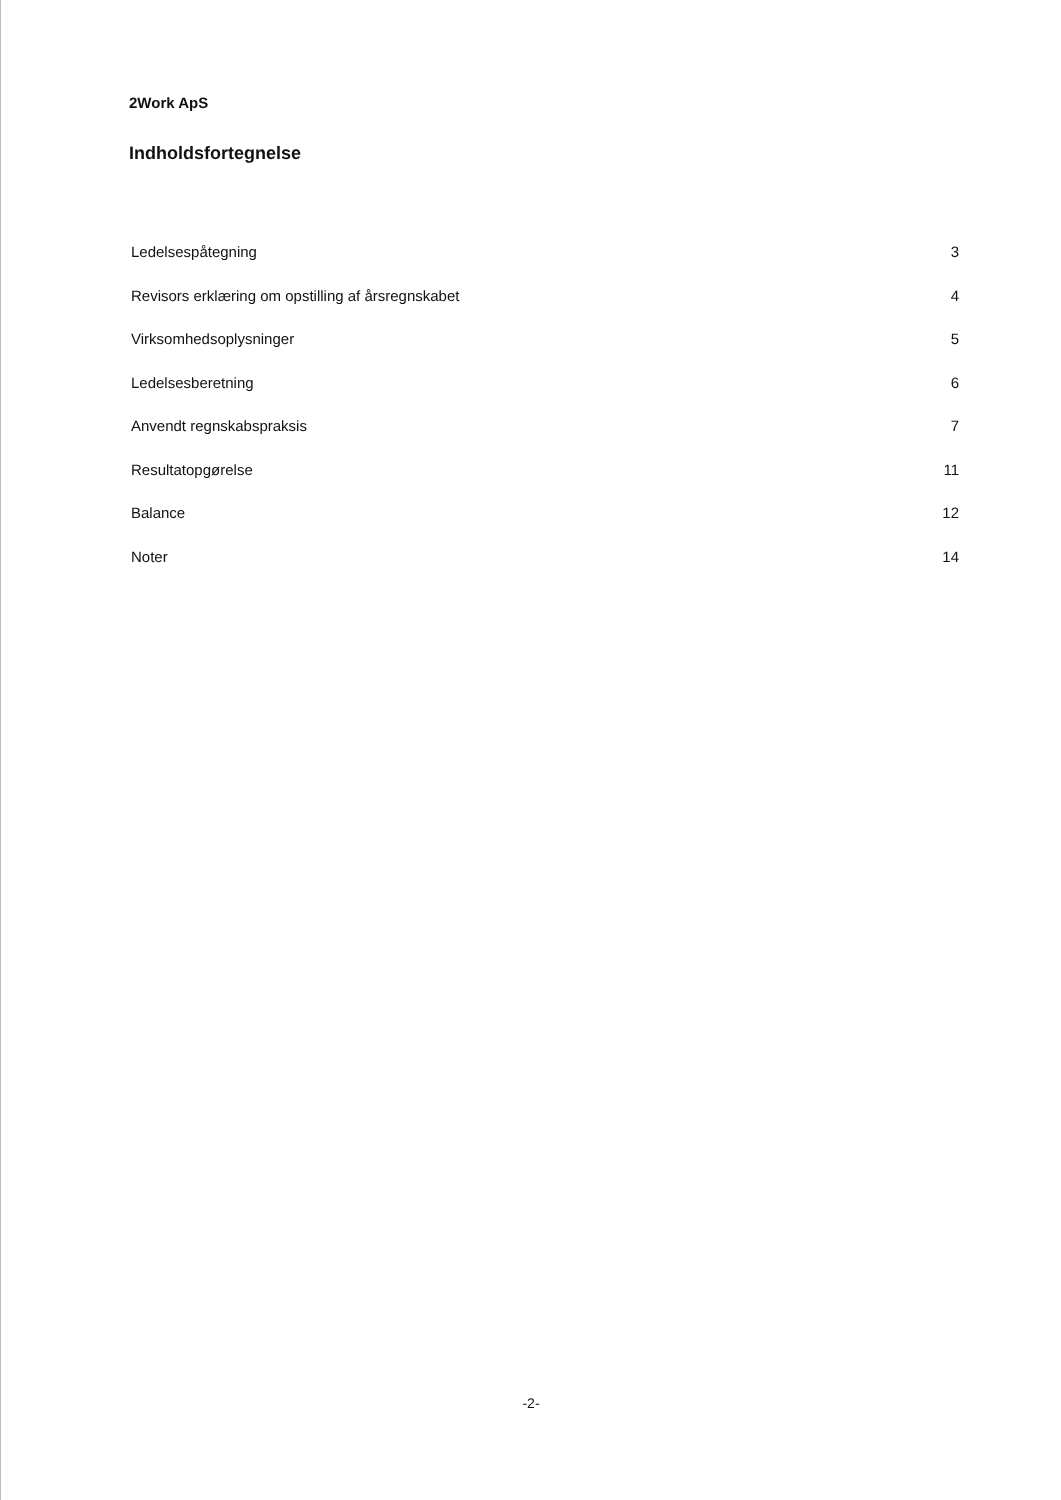2Work ApS
Indholdsfortegnelse
Ledelsespåtegning 3
Revisors erklæring om opstilling af årsregnskabet 4
Virksomhedsoplysninger 5
Ledelsesberetning 6
Anvendt regnskabspraksis 7
Resultatopgørelse 11
Balance 12
Noter 14
-2-